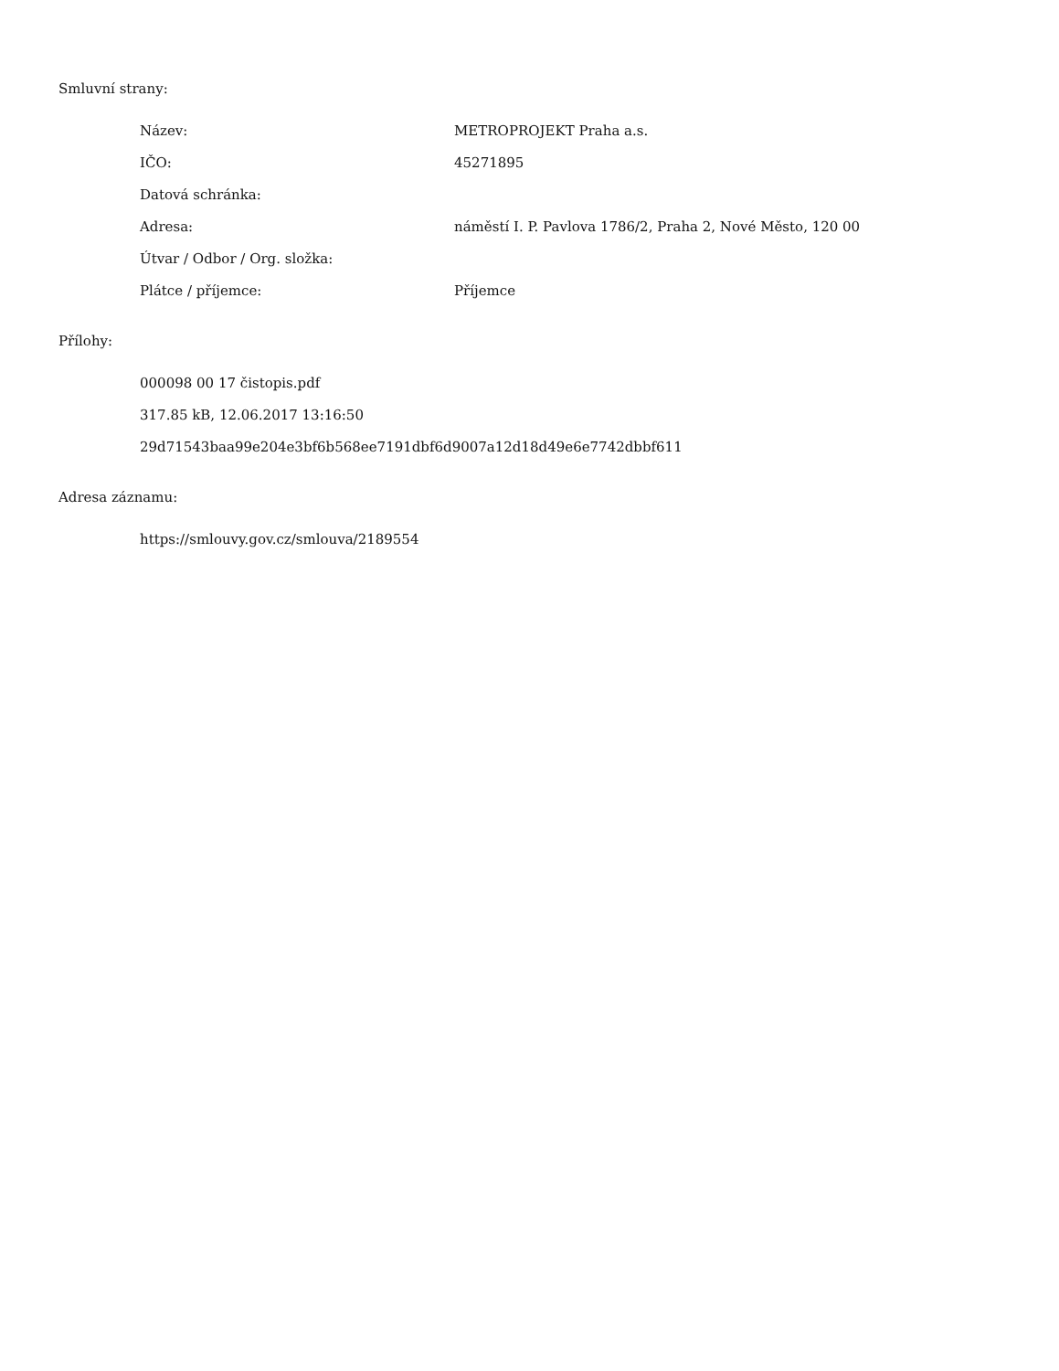Smluvní strany:
| Název: | METROPROJEKT Praha a.s. |
| IČO: | 45271895 |
| Datová schránka: | |
| Adresa: | náměstí I. P. Pavlova 1786/2, Praha 2, Nové Město, 120 00 |
| Útvar / Odbor / Org. složka: | |
| Plátce / příjemce: | Příjemce |
Přílohy:
000098 00 17 čistopis.pdf
317.85 kB, 12.06.2017 13:16:50
29d71543baa99e204e3bf6b568ee7191dbf6d9007a12d18d49e6e7742dbbf611
Adresa záznamu:
https://smlouvy.gov.cz/smlouva/2189554